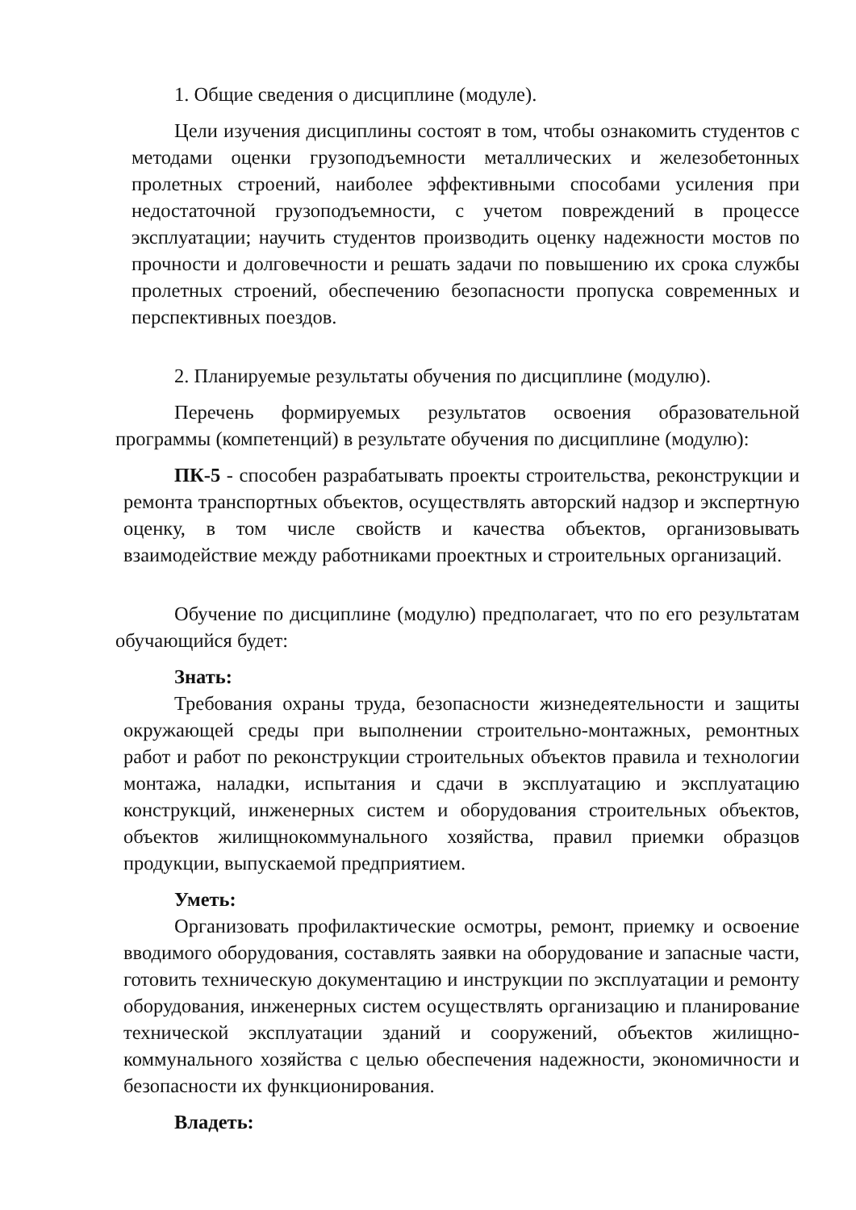1. Общие сведения о дисциплине (модуле).
Цели изучения дисциплины состоят в том, чтобы ознакомить студентов с методами оценки грузоподъемности металлических и железобетонных пролетных строений, наиболее эффективными способами усиления при недостаточной грузоподъемности, с учетом повреждений в процессе эксплуатации; научить студентов производить оценку надежности мостов по прочности и долговечности и решать задачи по повышению их срока службы пролетных строений, обеспечению безопасности пропуска современных и перспективных поездов.
2. Планируемые результаты обучения по дисциплине (модулю).
Перечень формируемых результатов освоения образовательной программы (компетенций) в результате обучения по дисциплине (модулю):
ПК-5 - способен разрабатывать проекты строительства, реконструкции и ремонта транспортных объектов, осуществлять авторский надзор и экспертную оценку, в том числе свойств и качества объектов, организовывать взаимодействие между работниками проектных и строительных организаций.
Обучение по дисциплине (модулю) предполагает, что по его результатам обучающийся будет:
Знать:
Требования охраны труда, безопасности жизнедеятельности и защиты окружающей среды при выполнении строительно-монтажных, ремонтных работ и работ по реконструкции строительных объектов правила и технологии монтажа, наладки, испытания и сдачи в эксплуатацию и эксплуатацию конструкций, инженерных систем и оборудования строительных объектов, объектов жилищнокоммунального хозяйства, правил приемки образцов продукции, выпускаемой предприятием.
Уметь:
Организовать профилактические осмотры, ремонт, приемку и освоение вводимого оборудования, составлять заявки на оборудование и запасные части, готовить техническую документацию и инструкции по эксплуатации и ремонту оборудования, инженерных систем осуществлять организацию и планирование технической эксплуатации зданий и сооружений, объектов жилищно-коммунального хозяйства с целью обеспечения надежности, экономичности и безопасности их функционирования.
Владеть: